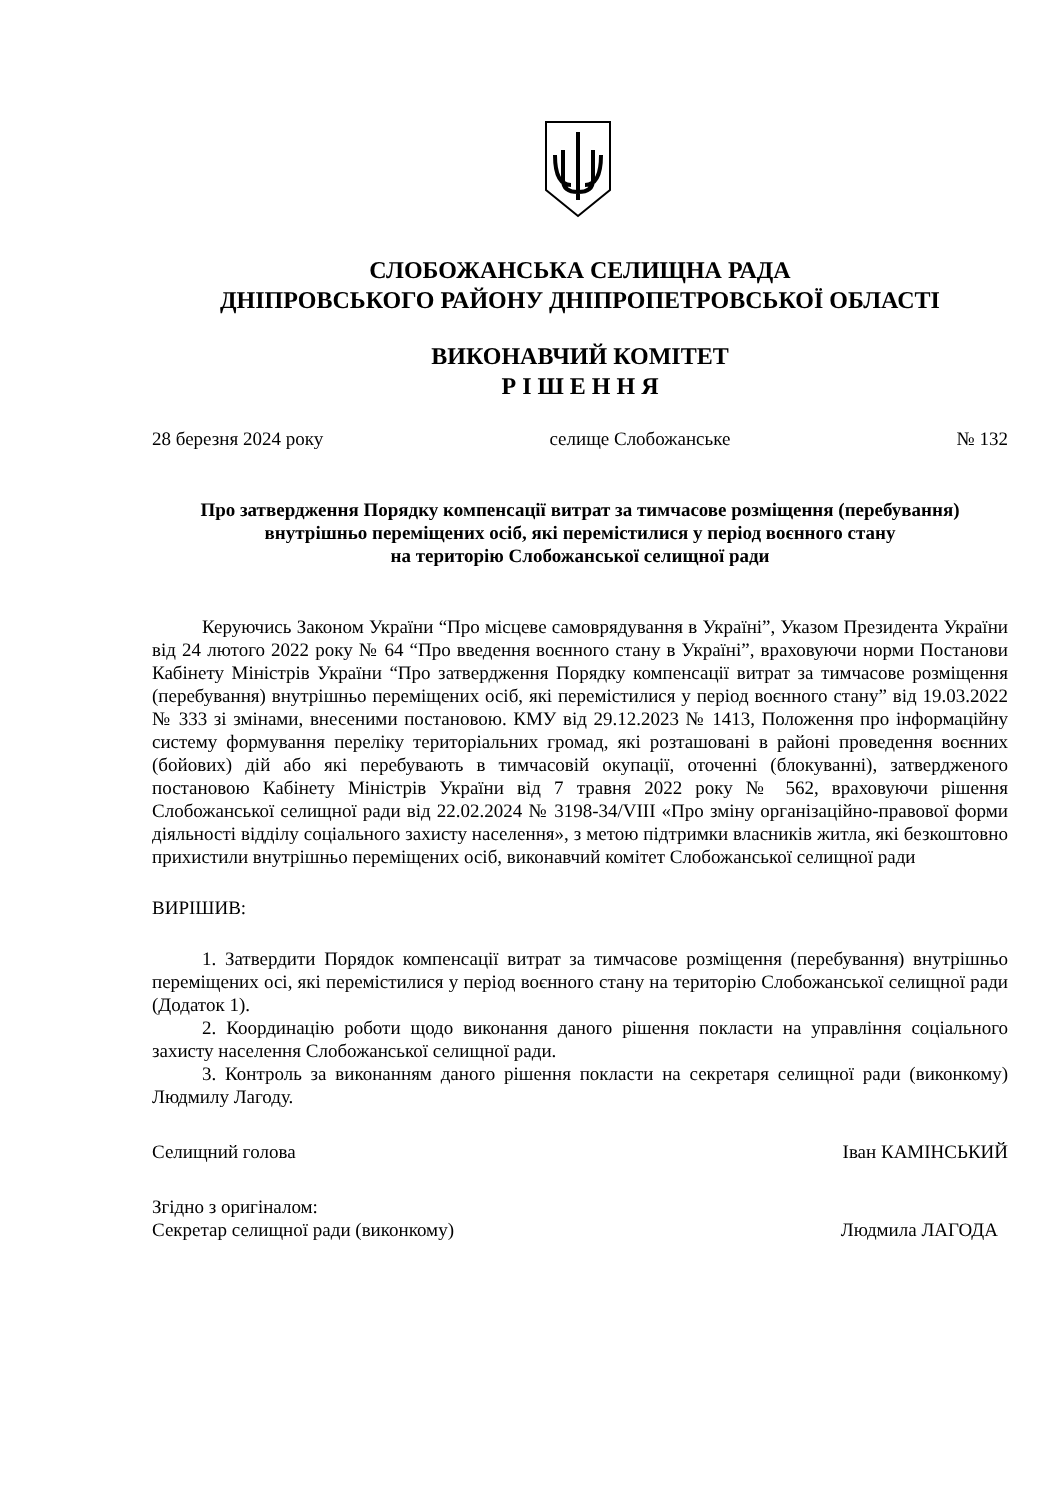СЛОБОЖАНСЬКА СЕЛИЩНА РАДА
ДНІПРОВСЬКОГО РАЙОНУ ДНІПРОПЕТРОВСЬКОЇ ОБЛАСТІ
ВИКОНАВЧИЙ КОМІТЕТ
Р І Ш Е Н Н Я
28 березня 2024 року селище Слобожанське № 132
Про затвердження Порядку компенсації витрат за тимчасове розміщення (перебування)
внутрішньо переміщених осіб, які перемістилися у період воєнного стану
на територію Слобожанської селищної ради
Керуючись Законом України “Про місцеве самоврядування в Україні”, Указом Президента України від 24 лютого 2022 року № 64 “Про введення воєнного стану в Україні”, враховуючи норми Постанови Кабінету Міністрів України “Про затвердження Порядку компенсації витрат за тимчасове розміщення (перебування) внутрішньо переміщених осіб, які перемістилися у період воєнного стану” від 19.03.2022 № 333 зі змінами, внесеними постановою. КМУ від 29.12.2023 № 1413, Положення про інформаційну систему формування переліку територіальних громад, які розташовані в районі проведення воєнних (бойових) дій або які перебувають в тимчасовій окупації, оточенні (блокуванні), затвердженого постановою Кабінету Міністрів України від 7 травня 2022 року № 562, враховуючи рішення Слобожанської селищної ради від 22.02.2024 № 3198-34/VIII «Про зміну організаційно-правової форми діяльності відділу соціального захисту населення», з метою підтримки власників житла, які безкоштовно прихистили внутрішньо переміщених осіб, виконавчий комітет Слобожанської селищної ради
ВИРІШИВ:
1. Затвердити Порядок компенсації витрат за тимчасове розміщення (перебування) внутрішньо переміщених осі, які перемістилися у період воєнного стану на територію Слобожанської селищної ради (Додаток 1).
2. Координацію роботи щодо виконання даного рішення покласти на управління соціального захисту населення Слобожанської селищної ради.
3. Контроль за виконанням даного рішення покласти на секретаря селищної ради (виконкому) Людмилу Лагоду.
Селищний голова Іван КАМІНСЬКИЙ
Згідно з оригіналом:
Секретар селищної ради (виконкому) Людмила ЛАГОДА